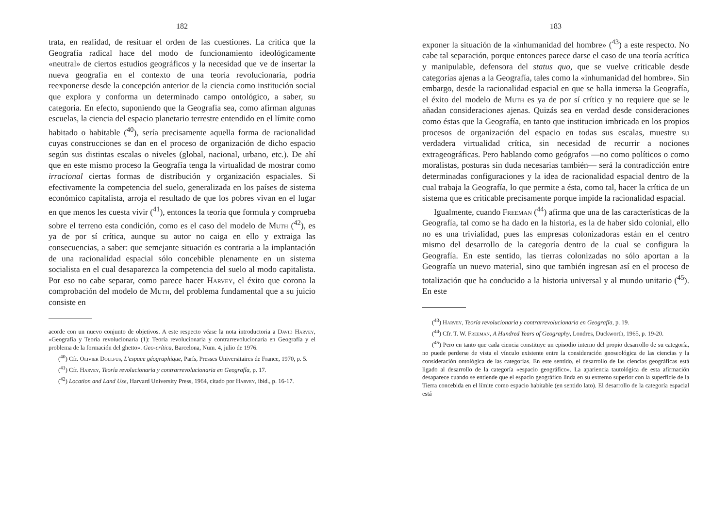182
trata, en realidad, de resituar el orden de las cuestiones. La crítica que la Geografía radical hace del modo de funcionamiento ideológicamente «neutral» de ciertos estudios geográficos y la necesidad que ve de insertar la nueva geografía en el contexto de una teoría revolucionaria, podría reexponerse desde la concepción anterior de la ciencia como institución social que explora y conforma un determinado campo ontológico, a saber, su categoría. En efecto, suponiendo que la Geografía sea, como afirman algunas escuelas, la ciencia del espacio planetario terrestre entendido en el límite como habitado o habitable (<sup>40</sup>), sería precisamente aquella forma de racionalidad cuyas construcciones se dan en el proceso de organización de dicho espacio según sus distintas escalas o niveles (global, nacional, urbano, etc.). De ahí que en este mismo proceso la Geografía tenga la virtualidad de mostrar como irracional ciertas formas de distribución y organización espaciales. Si efectivamente la competencia del suelo, generalizada en los países de sistema económico capitalista, arroja el resultado de que los pobres vivan en el lugar en que menos les cuesta vivir (<sup>41</sup>), entonces la teoría que formula y comprueba sobre el terreno esta condición, como es el caso del modelo de Muth (<sup>42</sup>), es ya de por sí crítica, aunque su autor no caiga en ello y extraiga las consecuencias, a saber: que semejante situación es contraria a la implantación de una racionalidad espacial sólo concebible plenamente en un sistema socialista en el cual desaparezca la competencia del suelo al modo capitalista. Por eso no cabe separar, como parece hacer Harvey, el éxito que corona la comprobación del modelo de Muth, del problema fundamental que a su juicio consiste en
acorde con un nuevo conjunto de objetivos. A este respecto véase la nota introductoria a David Harvey, «Geografía y Teoría revolucionaria (1): Teoría revolucionaria y contrarrevolucionaria en Geografía y el problema de la formación del ghetto». Geo-crítica, Barcelona, Num. 4, julio de 1976.
(<sup>40</sup>) Cfr. Olivier Dollfus, L'espace géographique, París, Presses Universitaires de France, 1970, p. 5.
(<sup>41</sup>) Cfr. Harvey, Teoría revolucionaria y contrarrevolucionaria en Geografía, p. 17.
(<sup>42</sup>) Location and Land Use, Harvard University Press, 1964, citado por Harvey, ibid., p. 16-17.
183
exponer la situación de la «inhumanidad del hombre» (<sup>43</sup>) a este respecto. No cabe tal separación, porque entonces parece darse el caso de una teoría acrítica y manipulable, defensora del status quo, que se vuelve criticable desde categorías ajenas a la Geografía, tales como la «inhumanidad del hombre». Sin embargo, desde la racionalidad espacial en que se halla inmersa la Geografía, el éxito del modelo de Muth es ya de por sí crítico y no requiere que se le añadan consideraciones ajenas. Quizás sea en verdad desde consideraciones como éstas que la Geografía, en tanto que institucion imbricada en los propios procesos de organización del espacio en todas sus escalas, muestre su verdadera virtualidad crítica, sin necesidad de recurrir a nociones extrageográficas. Pero hablando como geógrafos —no como políticos o como moralistas, posturas sin duda necesarias también— será la contradicción entre determinadas configuraciones y la idea de racionalidad espacial dentro de la cual trabaja la Geografía, lo que permite a ésta, como tal, hacer la crítica de un sistema que es criticable precisamente porque impide la racionalidad espacial.
Igualmente, cuando Freeman (<sup>44</sup>) afirma que una de las características de la Geografía, tal como se ha dado en la historia, es la de haber sido colonial, ello no es una trivialidad, pues las empresas colonizadoras están en el centro mismo del desarrollo de la categoría dentro de la cual se configura la Geografía. En este sentido, las tierras colonizadas no sólo aportan a la Geografía un nuevo material, sino que también ingresan así en el proceso de totalización que ha conducido a la historia universal y al mundo unitario (<sup>45</sup>). En este
(<sup>43</sup>) Harvey, Teoría revolucionaria y contrarrevolucionaria en Geografía, p. 19.
(<sup>44</sup>) Cfr. T. W. Freeman, A Hundred Years of Geography, Londres, Duckworth, 1965, p. 19-20.
(<sup>45</sup>) Pero en tanto que cada ciencia constituye un episodio interno del propio desarrollo de su categoría, no puede perderse de vista el vínculo existente entre la consideración gnoseológica de las ciencias y la consideración ontológica de las categorías. En este sentido, el desarrollo de las ciencias geográficas está ligado al desarrollo de la categoría «espacio geográfico». La apariencia tautológica de esta afirmación desaparece cuando se entiende que el espacio geográfico linda en su extremo superior con la superficie de la Tierra concebida en el límite como espacio habitable (en sentido lato). El desarrollo de la categoría espacial está